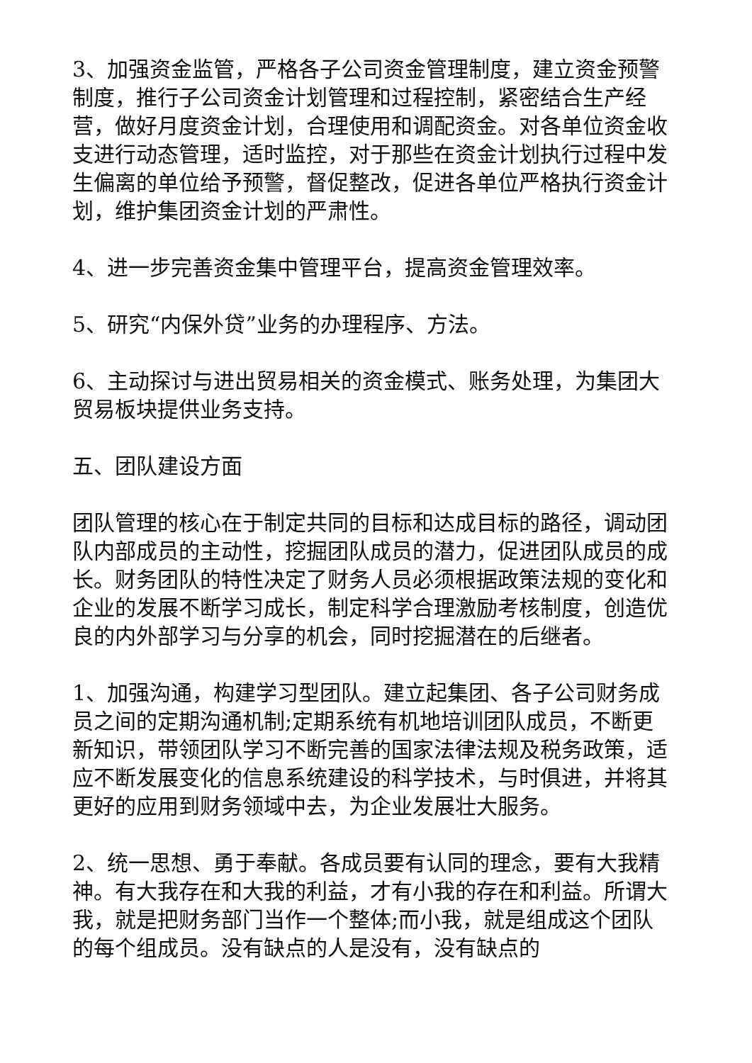3、加强资金监管，严格各子公司资金管理制度，建立资金预警制度，推行子公司资金计划管理和过程控制，紧密结合生产经营，做好月度资金计划，合理使用和调配资金。对各单位资金收支进行动态管理，适时监控，对于那些在资金计划执行过程中发生偏离的单位给予预警，督促整改，促进各单位严格执行资金计划，维护集团资金计划的严肃性。
4、进一步完善资金集中管理平台，提高资金管理效率。
5、研究“内保外贷”业务的办理程序、方法。
6、主动探讨与进出贸易相关的资金模式、账务处理，为集团大贸易板块提供业务支持。
五、团队建设方面
团队管理的核心在于制定共同的目标和达成目标的路径，调动团队内部成员的主动性，挖掘团队成员的潜力，促进团队成员的成长。财务团队的特性决定了财务人员必须根据政策法规的变化和企业的发展不断学习成长，制定科学合理激励考核制度，创造优良的内外部学习与分享的机会，同时挖掘潜在的后继者。
1、加强沟通，构建学习型团队。建立起集团、各子公司财务成员之间的定期沟通机制;定期系统有机地培训团队成员，不断更新知识，带领团队学习不断完善的国家法律法规及税务政策，适应不断发展变化的信息系统建设的科学技术，与时俱进，并将其更好的应用到财务领域中去，为企业发展壮大服务。
2、统一思想、勇于奉献。各成员要有认同的理念，要有大我精神。有大我存在和大我的利益，才有小我的存在和利益。所谓大我，就是把财务部门当作一个整体;而小我，就是组成这个团队的每个组成员。没有缺点的人是没有，没有缺点的